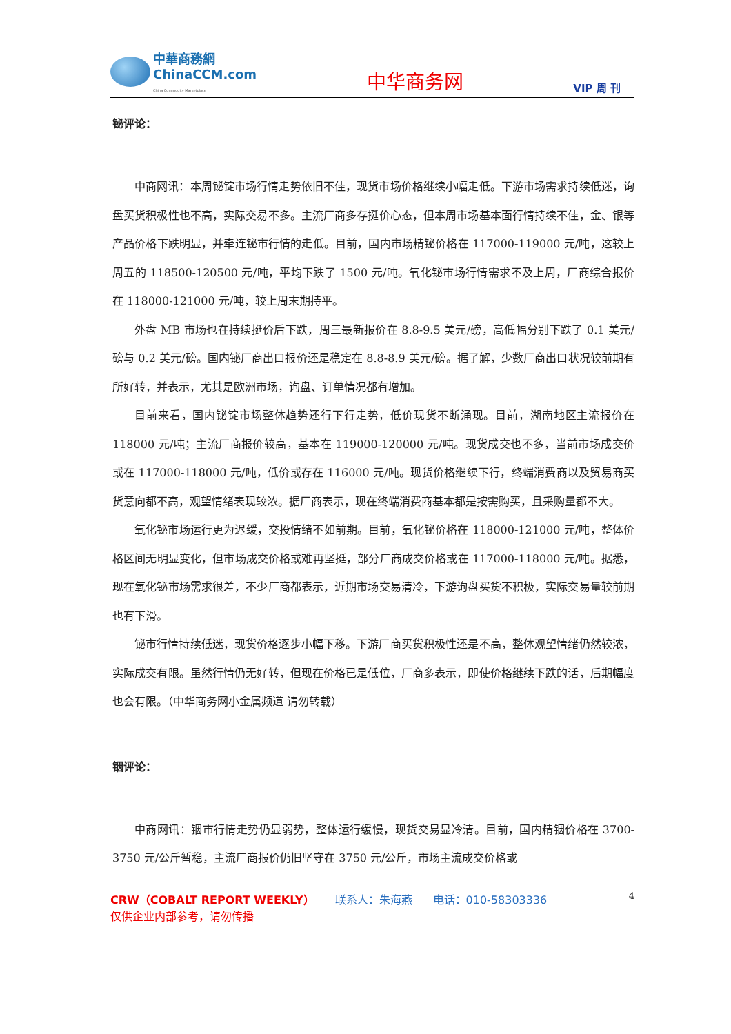中華商務網
ChinaCCM.com
China Commodity Marketplace
中华商务网
VIP 周 刊
铋评论：
中商网讯：本周铋锭市场行情走势依旧不佳，现货市场价格继续小幅走低。下游市场需求持续低迷，询盘买货积极性也不高，实际交易不多。主流厂商多存挺价心态，但本周市场基本面行情持续不佳，金、银等产品价格下跌明显，并牵连铋市行情的走低。目前，国内市场精铋价格在 117000-119000 元/吨，这较上周五的 118500-120500 元/吨，平均下跌了 1500 元/吨。氧化铋市场行情需求不及上周，厂商综合报价在 118000-121000 元/吨，较上周末期持平。
外盘 MB 市场也在持续挺价后下跌，周三最新报价在 8.8-9.5 美元/磅，高低幅分别下跌了 0.1 美元/磅与 0.2 美元/磅。国内铋厂商出口报价还是稳定在 8.8-8.9 美元/磅。据了解，少数厂商出口状况较前期有所好转，并表示，尤其是欧洲市场，询盘、订单情况都有增加。
目前来看，国内铋锭市场整体趋势还行下行走势，低价现货不断涌现。目前，湖南地区主流报价在 118000 元/吨；主流厂商报价较高，基本在 119000-120000 元/吨。现货成交也不多，当前市场成交价或在 117000-118000 元/吨，低价或存在 116000 元/吨。现货价格继续下行，终端消费商以及贸易商买货意向都不高，观望情绪表现较浓。据厂商表示，现在终端消费商基本都是按需购买，且采购量都不大。
氧化铋市场运行更为迟缓，交投情绪不如前期。目前，氧化铋价格在 118000-121000 元/吨，整体价格区间无明显变化，但市场成交价格或难再坚挺，部分厂商成交价格或在 117000-118000 元/吨。据悉，现在氧化铋市场需求很差，不少厂商都表示，近期市场交易清冷，下游询盘买货不积极，实际交易量较前期也有下滑。
铋市行情持续低迷，现货价格逐步小幅下移。下游厂商买货积极性还是不高，整体观望情绪仍然较浓，实际成交有限。虽然行情仍无好转，但现在价格已是低位，厂商多表示，即使价格继续下跌的话，后期幅度也会有限。（中华商务网小金属频道 请勿转载）
铟评论：
中商网讯：铟市行情走势仍显弱势，整体运行缓慢，现货交易显冷清。目前，国内精铟价格在 3700-3750 元/公斤暂稳，主流厂商报价仍旧坚守在 3750 元/公斤，市场主流成交价格或
4 CRW（COBALT REPORT WEEKLY） 联系人：朱海燕 电话：010-58303336
仅供企业内部参考，请勿传播